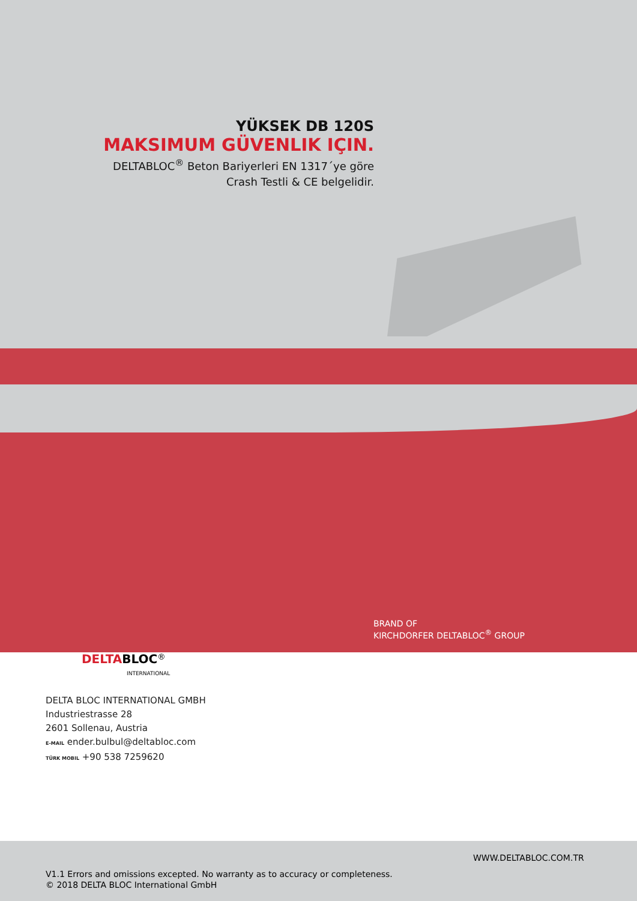YÜKSEK DB 120S
MAKSIMUM GÜVENLIK IÇIN.
DELTABLOC<sup>®</sup> Beton Bariyerleri EN 1317´ye göre
Crash Testli & CE belgelidir.
BRAND OF
KIRCHDORFER DELTABLOC<sup>®</sup> GROUP
DELTA BLOC<sup>®</sup>
INTERNATIONAL
DELTA BLOC INTERNATIONAL GMBH
Industriestrasse 28
2601 Sollenau, Austria
E-MAIL ender.bulbul@deltabloc.com
TÜRK MOBIL +90 538 7259620
WWW.DELTABLOC.COM.TR
V1.1 Errors and omissions excepted. No warranty as to accuracy or completeness.
© 2018 DELTA BLOC International GmbH